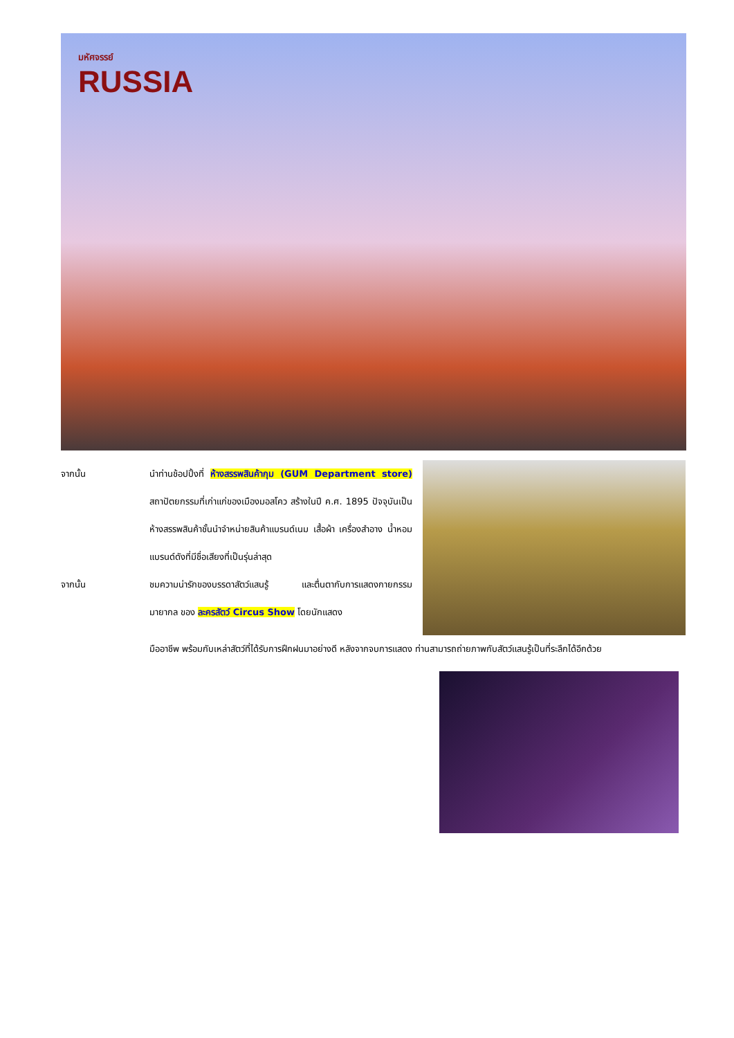มหัศจรรย์
RUSSIA
จากนั้น นำท่านช้อปปิ้งที่ ห้างสรรพสินค้ากุม (GUM Department store) สถาปัตยกรรมที่เก่าแก่ของเมืองมอสโคว สร้างในปี ค.ศ. 1895 ปัจจุบันเป็นห้างสรรพสินค้าชั้นนำจำหน่ายสินค้าแบรนด์เนม เสื้อผ้า เครื่องสำอาง น้ำหอม แบรนด์ดังที่มีชื่อเสียงที่เป็นรุ่นล่าสุด
จากนั้น ชมความน่ารักของบรรดาสัตว์แสนรู้ และตื่นตากับการแสดงกายกรรม มายากล ของ ละครสัตว์ Circus Show โดยนักแสดง
มืออาชีพ พร้อมกับเหล่าสัตว์ที่ได้รับการฝึกฝนมาอย่างดี หลังจากจบการแสดง ท่านสามารถถ่ายภาพกับสัตว์แสนรู้เป็นที่ระลึกได้อีกด้วย